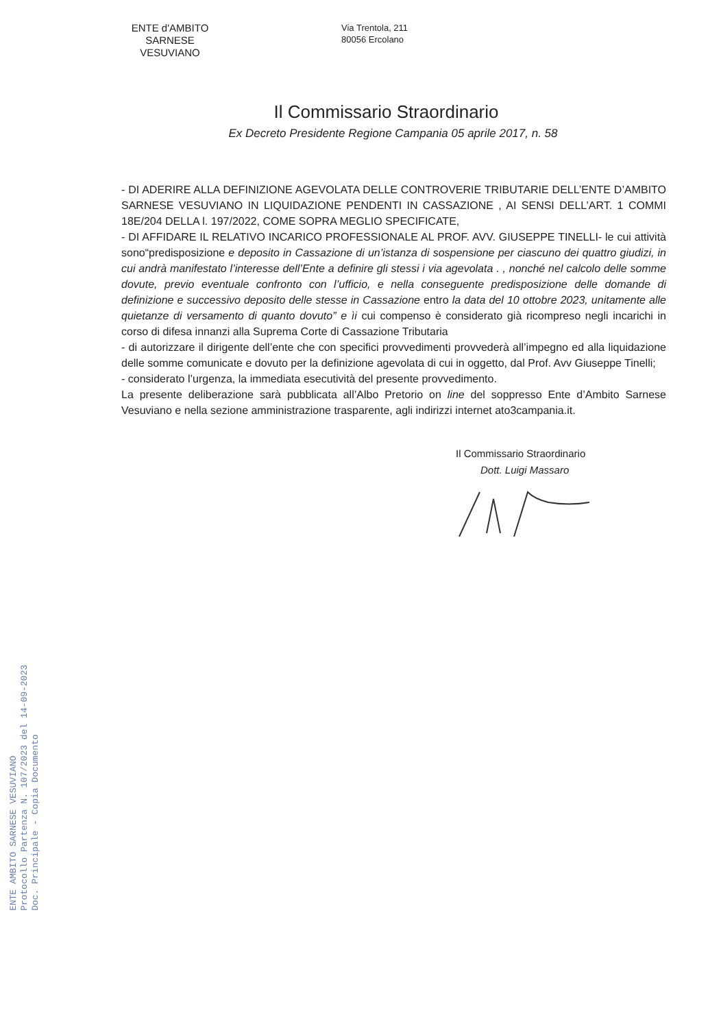ENTE d'AMBITO
SARNESE VESUVIANO
Via Trentola, 211
80056 Ercolano
Il Commissario Straordinario
Ex Decreto Presidente Regione Campania 05 aprile 2017, n. 58
- DI ADERIRE ALLA DEFINIZIONE AGEVOLATA DELLE CONTROVERIE TRIBUTARIE DELL’ENTE D’AMBITO SARNESE VESUVIANO IN LIQUIDAZIONE PENDENTI IN CASSAZIONE , AI SENSI DELL’ART. 1 COMMI 18E/204 DELLA l. 197/2022, COME SOPRA MEGLIO SPECIFICATE,
- DI AFFIDARE IL RELATIVO INCARICO PROFESSIONALE AL PROF. AVV. GIUSEPPE TINELLI- le cui attività sono“predisposizione e deposito in Cassazione di un’istanza di sospensione per ciascuno dei quattro giudizi, in cui andrà manifestato l’interesse dell’Ente a definire gli stessi i via agevolata . , nonché nel calcolo delle somme dovute, previo eventuale confronto con l’ufficio, e nella conseguente predisposizione delle domande di definizione e successivo deposito delle stesse in Cassazione entro la data del 10 ottobre 2023, unitamente alle quietanze di versamento di quanto dovuto” e ìi cui compenso è considerato già ricompreso negli incarichi in corso di difesa innanzi alla Suprema Corte di Cassazione Tributaria
- di autorizzare il dirigente dell’ente che con specifici provvedimenti provvederà all’impegno ed alla liquidazione delle somme comunicate e dovuto per la definizione agevolata di cui in oggetto, dal Prof. Avv Giuseppe Tinelli;
- considerato l’urgenza, la immediata esecutività del presente provvedimento.
La presente deliberazione sarà pubblicata all’Albo Pretorio on line del soppresso Ente d’Ambito Sarnese Vesuviano e nella sezione amministrazione trasparente, agli indirizzi internet ato3campania.it.
Il Commissario Straordinario
Dott. Luigi Massaro
ENTE AMBITO SARNESE VESUVIANO
Protocollo Partenza N. 107/2023 del 14-09-2023
Doc. Principale - Copia Documento